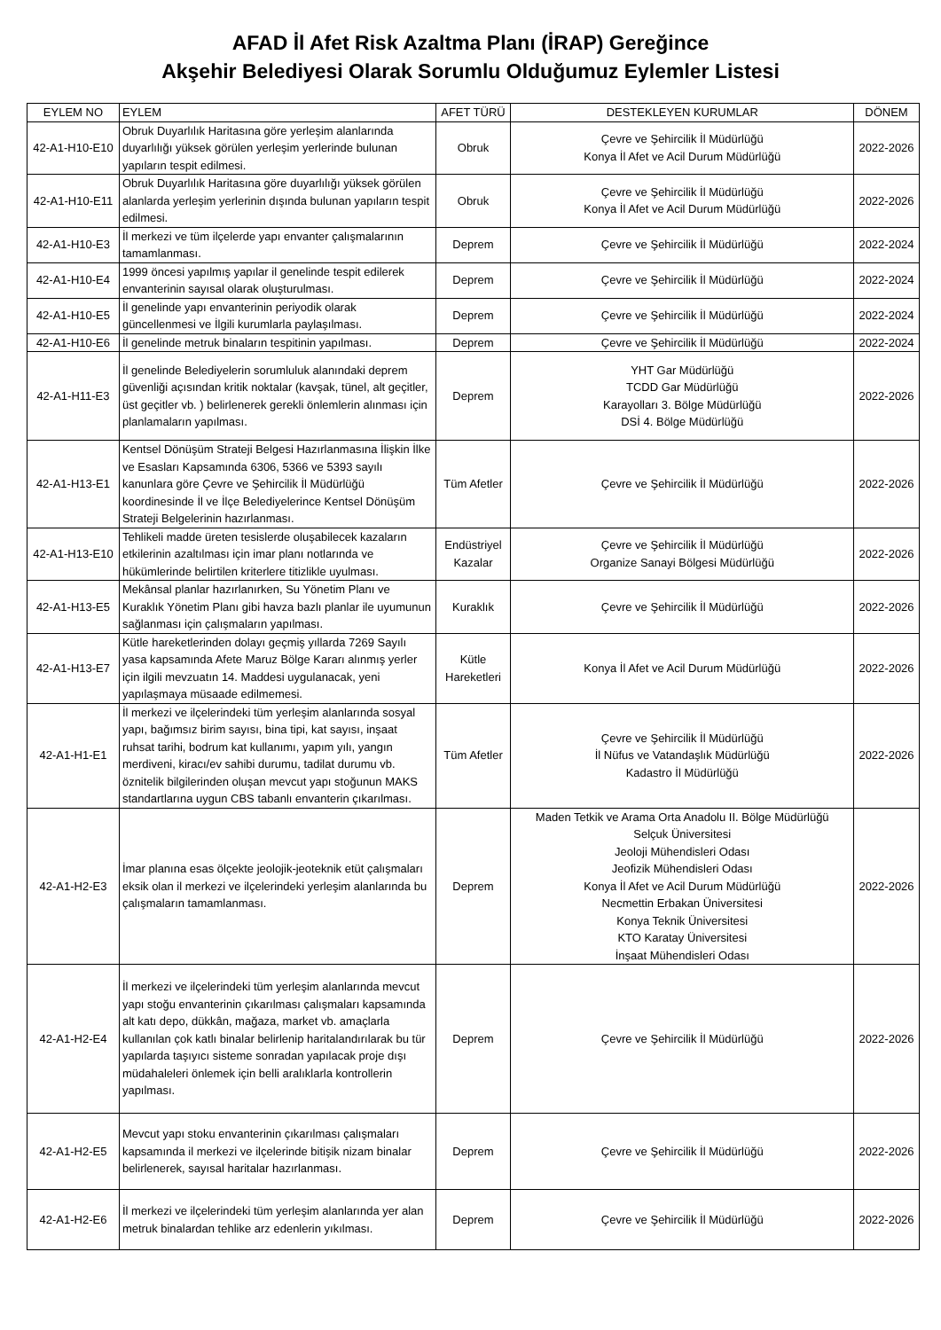AFAD İl Afet Risk Azaltma Planı (İRAP) Gereğince
Akşehir Belediyesi Olarak Sorumlu Olduğumuz Eylemler Listesi
| EYLEM NO | EYLEM | AFET TÜRÜ | DESTEKLEYEN KURUMLAR | DÖNEM |
| --- | --- | --- | --- | --- |
| 42-A1-H10-E10 | Obruk Duyarlılık Haritasına göre yerleşim alanlarında duyarlılığı yüksek görülen yerleşim yerlerinde bulunan yapıların tespit edilmesi. | Obruk | Çevre ve Şehircilik İl Müdürlüğü Konya İl Afet ve Acil Durum Müdürlüğü | 2022-2026 |
| 42-A1-H10-E11 | Obruk Duyarlılık Haritasına göre duyarlılığı yüksek görülen alanlarda yerleşim yerlerinin dışında bulunan yapıların tespit edilmesi. | Obruk | Çevre ve Şehircilik İl Müdürlüğü Konya İl Afet ve Acil Durum Müdürlüğü | 2022-2026 |
| 42-A1-H10-E3 | İl merkezi ve tüm ilçelerde yapı envanter çalışmalarının tamamlanması. | Deprem | Çevre ve Şehircilik İl Müdürlüğü | 2022-2024 |
| 42-A1-H10-E4 | 1999 öncesi yapılmış yapılar il genelinde tespit edilerek envanterinin sayısal olarak oluşturulması. | Deprem | Çevre ve Şehircilik İl Müdürlüğü | 2022-2024 |
| 42-A1-H10-E5 | İl genelinde yapı envanterinin periyodik olarak güncellenmesi ve İlgili kurumlarla paylaşılması. | Deprem | Çevre ve Şehircilik İl Müdürlüğü | 2022-2024 |
| 42-A1-H10-E6 | İl genelinde metruk binaların tespitinin yapılması. | Deprem | Çevre ve Şehircilik İl Müdürlüğü | 2022-2024 |
| 42-A1-H11-E3 | İl genelinde Belediyelerin sorumluluk alanındaki deprem güvenliği açısından kritik noktalar (kavşak, tünel, alt geçitler, üst geçitler vb. ) belirlenerek gerekli önlemlerin alınması için planlamaların yapılması. | Deprem | YHT Gar Müdürlüğü TCDD Gar Müdürlüğü Karayolları 3. Bölge Müdürlüğü DSİ 4. Bölge Müdürlüğü | 2022-2026 |
| 42-A1-H13-E1 | Kentsel Dönüşüm Strateji Belgesi Hazırlanmasına İlişkin İlke ve Esasları Kapsamında 6306, 5366 ve 5393 sayılı kanunlara göre Çevre ve Şehircilik İl Müdürlüğü koordinesinde İl ve İlçe Belediyelerince Kentsel Dönüşüm Strateji Belgelerinin hazırlanması. | Tüm Afetler | Çevre ve Şehircilik İl Müdürlüğü | 2022-2026 |
| 42-A1-H13-E10 | Tehlikeli madde üreten tesislerde oluşabilecek kazaların etkilerinin azaltılması için imar planı notlarında ve hükümlerinde belirtilen kriterlere titizlikle uyulması. | Endüstriyel Kazalar | Çevre ve Şehircilik İl Müdürlüğü Organize Sanayi Bölgesi Müdürlüğü | 2022-2026 |
| 42-A1-H13-E5 | Mekânsal planlar hazırlanırken, Su Yönetim Planı ve Kuraklık Yönetim Planı gibi havza bazlı planlar ile uyumunun sağlanması için çalışmaların yapılması. | Kuraklık | Çevre ve Şehircilik İl Müdürlüğü | 2022-2026 |
| 42-A1-H13-E7 | Kütle hareketlerinden dolayı geçmiş yıllarda 7269 Sayılı yasa kapsamında Afete Maruz Bölge Kararı alınmış yerler için ilgili mevzuatın 14. Maddesi uygulanacak, yeni yapılaşmaya müsaade edilmemesi. | Kütle Hareketleri | Konya İl Afet ve Acil Durum Müdürlüğü | 2022-2026 |
| 42-A1-H1-E1 | İl merkezi ve ilçelerindeki tüm yerleşim alanlarında sosyal yapı, bağımsız birim sayısı, bina tipi, kat sayısı, inşaat ruhsat tarihi, bodrum kat kullanımı, yapım yılı, yangın merdiveni, kiracı/ev sahibi durumu, tadilat durumu vb. öznitelik bilgilerinden oluşan mevcut yapı stoğunun MAKS standartlarına uygun CBS tabanlı envanterin çıkarılması. | Tüm Afetler | Çevre ve Şehircilik İl Müdürlüğü İl Nüfus ve Vatandaşlık Müdürlüğü Kadastro İl Müdürlüğü | 2022-2026 |
| 42-A1-H2-E3 | İmar planına esas ölçekte jeolojik-jeoteknik etüt çalışmaları eksik olan il merkezi ve ilçelerindeki yerleşim alanlarında bu çalışmaların tamamlanması. | Deprem | Maden Tetkik ve Arama Orta Anadolu II. Bölge Müdürlüğü Selçuk Üniversitesi Jeoloji Mühendisleri Odası Jeofizik Mühendisleri Odası Konya İl Afet ve Acil Durum Müdürlüğü Necmettin Erbakan Üniversitesi Konya Teknik Üniversitesi KTO Karatay Üniversitesi İnşaat Mühendisleri Odası | 2022-2026 |
| 42-A1-H2-E4 | İl merkezi ve ilçelerindeki tüm yerleşim alanlarında mevcut yapı stoğu envanterinin çıkarılması çalışmaları kapsamında alt katı depo, dükkân, mağaza, market vb. amaçlarla kullanılan çok katlı binalar belirlenip haritalandırılarak bu tür yapılarda taşıyıcı sisteme sonradan yapılacak proje dışı müdahaleleri önlemek için belli aralıklarla kontrollerin yapılması. | Deprem | Çevre ve Şehircilik İl Müdürlüğü | 2022-2026 |
| 42-A1-H2-E5 | Mevcut yapı stoku envanterinin çıkarılması çalışmaları kapsamında il merkezi ve ilçelerinde bitişik nizam binalar belirlenerek, sayısal haritalar hazırlanması. | Deprem | Çevre ve Şehircilik İl Müdürlüğü | 2022-2026 |
| 42-A1-H2-E6 | İl merkezi ve ilçelerindeki tüm yerleşim alanlarında yer alan metruk binalardan tehlike arz edenlerin yıkılması. | Deprem | Çevre ve Şehircilik İl Müdürlüğü | 2022-2026 |